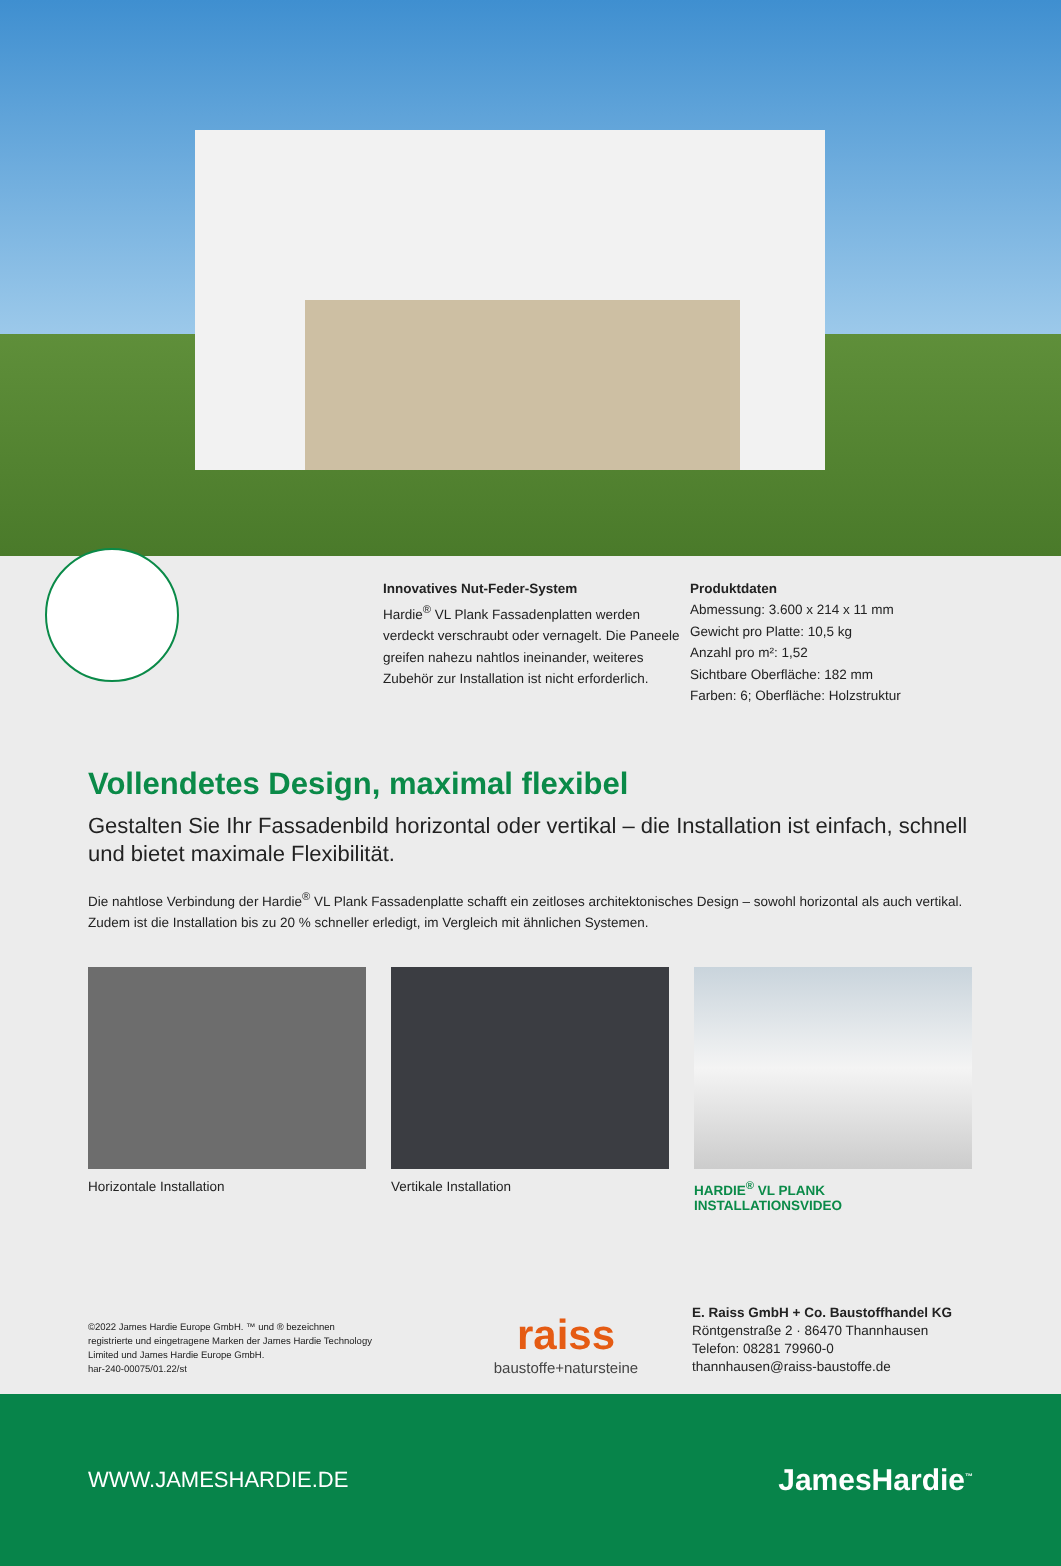Innovatives Nut-Feder-System
Hardie<sup>®</sup> VL Plank Fassadenplatten werden verdeckt verschraubt oder vernagelt. Die Paneele greifen nahezu nahtlos ineinander, weiteres Zubehör zur Installation ist nicht erforderlich.
Produktdaten
Abmessung: 3.600 x 214 x 11 mm
Gewicht pro Platte: 10,5 kg
Anzahl pro m²: 1,52
Sichtbare Oberfläche: 182 mm
Farben: 6; Oberfläche: Holzstruktur
Vollendetes Design, maximal flexibel
Gestalten Sie Ihr Fassadenbild horizontal oder vertikal – die Installation ist einfach, schnell und bietet maximale Flexibilität.
Die nahtlose Verbindung der Hardie<sup>®</sup> VL Plank Fassadenplatte schafft ein zeitloses architektonisches Design – sowohl horizontal als auch vertikal. Zudem ist die Installation bis zu 20 % schneller erledigt, im Vergleich mit ähnlichen Systemen.
Horizontale Installation Vertikale Installation HARDIE<sup>®</sup> VL PLANK INSTALLATIONSVIDEO
©2022 James Hardie Europe GmbH. ™ und ® bezeichnen registrierte und eingetragene Marken der James Hardie Technology Limited und James Hardie Europe GmbH.
har-240-00075/01.22/st
raiss
baustoffe+natursteine
E. Raiss GmbH + Co. Baustoffhandel KG
Röntgenstraße 2 · 86470 Thannhausen
Telefon: 08281 79960-0
thannhausen@raiss-baustoffe.de
WWW.JAMESHARDIE.DE JamesHardie<sup>™</sup>